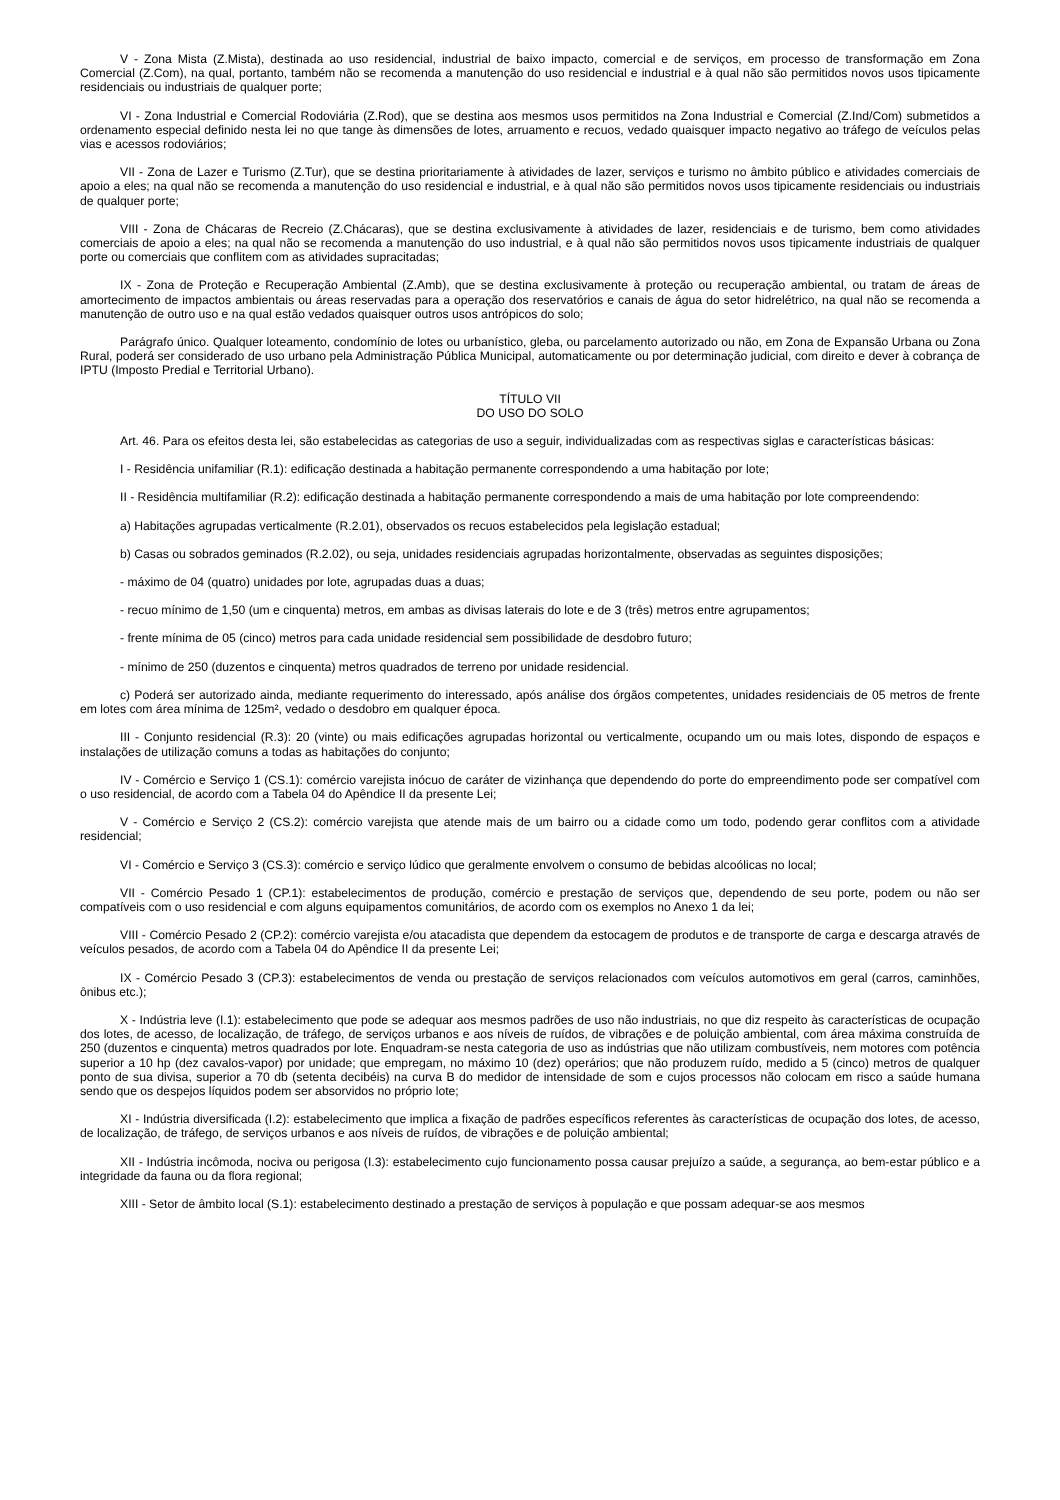V - Zona Mista (Z.Mista), destinada ao uso residencial, industrial de baixo impacto, comercial e de serviços, em processo de transformação em Zona Comercial (Z.Com), na qual, portanto, também não se recomenda a manutenção do uso residencial e industrial e à qual não são permitidos novos usos tipicamente residenciais ou industriais de qualquer porte;
VI - Zona Industrial e Comercial Rodoviária (Z.Rod), que se destina aos mesmos usos permitidos na Zona Industrial e Comercial (Z.Ind/Com) submetidos a ordenamento especial definido nesta lei no que tange às dimensões de lotes, arruamento e recuos, vedado quaisquer impacto negativo ao tráfego de veículos pelas vias e acessos rodoviários;
VII - Zona de Lazer e Turismo (Z.Tur), que se destina prioritariamente à atividades de lazer, serviços e turismo no âmbito público e atividades comerciais de apoio a eles; na qual não se recomenda a manutenção do uso residencial e industrial, e à qual não são permitidos novos usos tipicamente residenciais ou industriais de qualquer porte;
VIII - Zona de Chácaras de Recreio (Z.Chácaras), que se destina exclusivamente à atividades de lazer, residenciais e de turismo, bem como atividades comerciais de apoio a eles; na qual não se recomenda a manutenção do uso industrial, e à qual não são permitidos novos usos tipicamente industriais de qualquer porte ou comerciais que conflitem com as atividades supracitadas;
IX - Zona de Proteção e Recuperação Ambiental (Z.Amb), que se destina exclusivamente à proteção ou recuperação ambiental, ou tratam de áreas de amortecimento de impactos ambientais ou áreas reservadas para a operação dos reservatórios e canais de água do setor hidrelétrico, na qual não se recomenda a manutenção de outro uso e na qual estão vedados quaisquer outros usos antrópicos do solo;
Parágrafo único. Qualquer loteamento, condomínio de lotes ou urbanístico, gleba, ou parcelamento autorizado ou não, em Zona de Expansão Urbana ou Zona Rural, poderá ser considerado de uso urbano pela Administração Pública Municipal, automaticamente ou por determinação judicial, com direito e dever à cobrança de IPTU (Imposto Predial e Territorial Urbano).
TÍTULO VII
DO USO DO SOLO
Art. 46. Para os efeitos desta lei, são estabelecidas as categorias de uso a seguir, individualizadas com as respectivas siglas e características básicas:
I - Residência unifamiliar (R.1): edificação destinada a habitação permanente correspondendo a uma habitação por lote;
II - Residência multifamiliar (R.2): edificação destinada a habitação permanente correspondendo a mais de uma habitação por lote compreendendo:
a) Habitações agrupadas verticalmente (R.2.01), observados os recuos estabelecidos pela legislação estadual;
b) Casas ou sobrados geminados (R.2.02), ou seja, unidades residenciais agrupadas horizontalmente, observadas as seguintes disposições;
- máximo de 04 (quatro) unidades por lote, agrupadas duas a duas;
- recuo mínimo de 1,50 (um e cinquenta) metros, em ambas as divisas laterais do lote e de 3 (três) metros entre agrupamentos;
- frente mínima de 05 (cinco) metros para cada unidade residencial sem possibilidade de desdobro futuro;
- mínimo de 250 (duzentos e cinquenta) metros quadrados de terreno por unidade residencial.
c) Poderá ser autorizado ainda, mediante requerimento do interessado, após análise dos órgãos competentes, unidades residenciais de 05 metros de frente em lotes com área mínima de 125m², vedado o desdobro em qualquer época.
III - Conjunto residencial (R.3): 20 (vinte) ou mais edificações agrupadas horizontal ou verticalmente, ocupando um ou mais lotes, dispondo de espaços e instalações de utilização comuns a todas as habitações do conjunto;
IV - Comércio e Serviço 1 (CS.1): comércio varejista inócuo de caráter de vizinhança que dependendo do porte do empreendimento pode ser compatível com o uso residencial, de acordo com a Tabela 04 do Apêndice II da presente Lei;
V - Comércio e Serviço 2 (CS.2): comércio varejista que atende mais de um bairro ou a cidade como um todo, podendo gerar conflitos com a atividade residencial;
VI - Comércio e Serviço 3 (CS.3): comércio e serviço lúdico que geralmente envolvem o consumo de bebidas alcoólicas no local;
VII - Comércio Pesado 1 (CP.1): estabelecimentos de produção, comércio e prestação de serviços que, dependendo de seu porte, podem ou não ser compatíveis com o uso residencial e com alguns equipamentos comunitários, de acordo com os exemplos no Anexo 1 da lei;
VIII - Comércio Pesado 2 (CP.2): comércio varejista e/ou atacadista que dependem da estocagem de produtos e de transporte de carga e descarga através de veículos pesados, de acordo com a Tabela 04 do Apêndice II da presente Lei;
IX - Comércio Pesado 3 (CP.3): estabelecimentos de venda ou prestação de serviços relacionados com veículos automotivos em geral (carros, caminhões, ônibus etc.);
X - Indústria leve (I.1): estabelecimento que pode se adequar aos mesmos padrões de uso não industriais, no que diz respeito às características de ocupação dos lotes, de acesso, de localização, de tráfego, de serviços urbanos e aos níveis de ruídos, de vibrações e de poluição ambiental, com área máxima construída de 250 (duzentos e cinquenta) metros quadrados por lote. Enquadram-se nesta categoria de uso as indústrias que não utilizam combustíveis, nem motores com potência superior a 10 hp (dez cavalos-vapor) por unidade; que empregam, no máximo 10 (dez) operários; que não produzem ruído, medido a 5 (cinco) metros de qualquer ponto de sua divisa, superior a 70 db (setenta decibéis) na curva B do medidor de intensidade de som e cujos processos não colocam em risco a saúde humana sendo que os despejos líquidos podem ser absorvidos no próprio lote;
XI - Indústria diversificada (I.2): estabelecimento que implica a fixação de padrões específicos referentes às características de ocupação dos lotes, de acesso, de localização, de tráfego, de serviços urbanos e aos níveis de ruídos, de vibrações e de poluição ambiental;
XII - Indústria incômoda, nociva ou perigosa (I.3): estabelecimento cujo funcionamento possa causar prejuízo a saúde, a segurança, ao bem-estar público e a integridade da fauna ou da flora regional;
XIII - Setor de âmbito local (S.1): estabelecimento destinado a prestação de serviços à população e que possam adequar-se aos mesmos